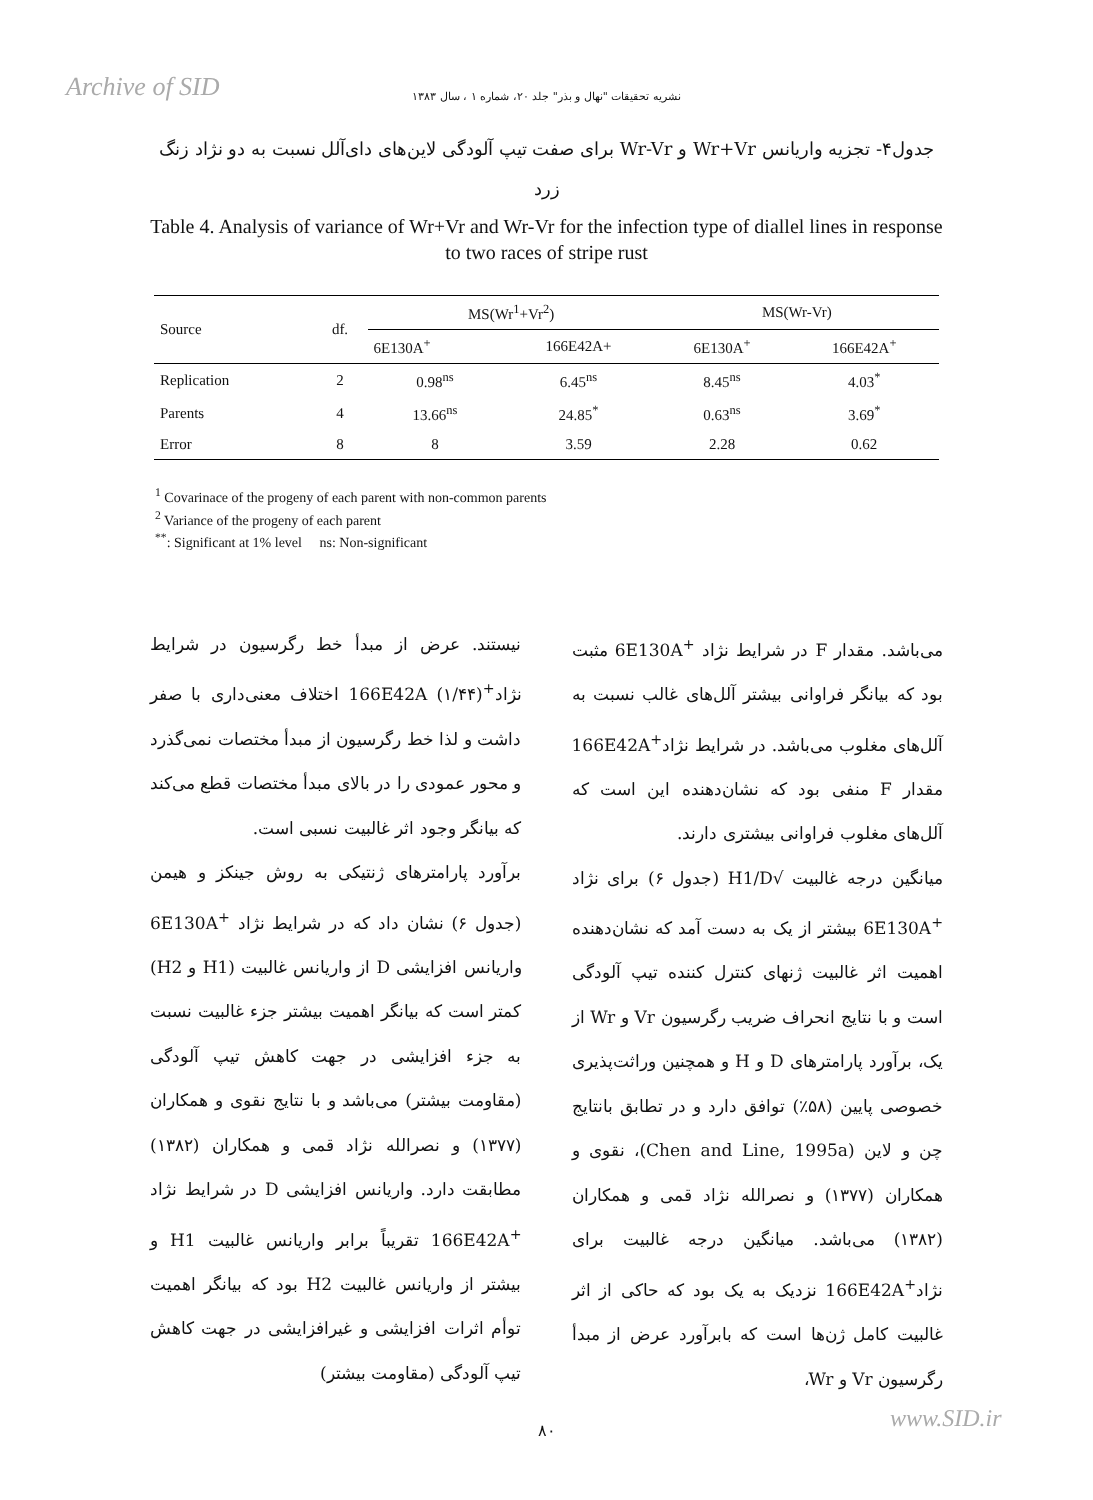Archive of SID
نشریه تحقیقات "نهال و بذر" جلد ۲۰، شماره ۱ ، سال ۱۳۸۳
جدول۴- تجزیه واریانس Wr+Vr و Wr-Vr برای صفت تیپ آلودگی لاین‌های دای‌آلل نسبت به دو نژاد زنگ زرد
Table 4. Analysis of variance of Wr+Vr and Wr-Vr for the infection type of diallel lines in response to two races of stripe rust
| Source | df. | MS(Wr<sup>1</sup>+Vr<sup>2</sup>) | | MS(Wr-Vr) | |
| --- | --- | --- | --- | --- | --- |
| | | 6E130A<sup>+</sup> | 166E42A+ | 6E130A<sup>+</sup> | 166E42A<sup>+</sup> |
| Replication | 2 | 0.98<sup>ns</sup> | 6.45<sup>ns</sup> | 8.45<sup>ns</sup> | 4.03<sup>*</sup> |
| Parents | 4 | 13.66<sup>ns</sup> | 24.85<sup>*</sup> | 0.63<sup>ns</sup> | 3.69<sup>*</sup> |
| Error | 8 | 8 | 3.59 | 2.28 | 0.62 |
<sup>1</sup> Covarinace of the progeny of each parent with non-common parents
<sup>2</sup> Variance of the progeny of each parent
<sup>**</sup>: Significant at 1% level ns: Non-significant
نیستند. عرض از مبدأ خط رگرسیون در شرایط نژاد<sup>+</sup>166E42A (۱/۴۴) اختلاف معنی‌داری با صفر داشت و لذا خط رگرسیون از مبدأ مختصات نمی‌گذرد و محور عمودی را در بالای مبدأ مختصات قطع می‌کند که بیانگر وجود اثر غالبیت نسبی است.
برآورد پارامترهای ژنتیکی به روش جینکز و هیمن (جدول ۶) نشان داد که در شرایط نژاد <sup>+</sup>6E130A واریانس افزایشی D از واریانس غالبیت (H1 و H2) کمتر است که بیانگر اهمیت بیشتر جزء غالبیت نسبت به جزء افزایشی در جهت کاهش تیپ آلودگی (مقاومت بیشتر) می‌باشد و با نتایج نقوی و همکاران (۱۳۷۷) و نصرالله نژاد قمی و همکاران (۱۳۸۲) مطابقت دارد. واریانس افزایشی D در شرایط نژاد <sup>+</sup>166E42A تقریباً برابر واریانس غالبیت H1 و بیشتر از واریانس غالبیت H2 بود که بیانگر اهمیت توأم اثرات افزایشی و غیرافزایشی در جهت کاهش تیپ آلودگی (مقاومت بیشتر)
می‌باشد. مقدار F در شرایط نژاد <sup>+</sup>6E130A مثبت بود که بیانگر فراوانی بیشتر آلل‌های غالب نسبت به آلل‌های مغلوب می‌باشد. در شرایط نژاد<sup>+</sup>166E42A مقدار F منفی بود که نشان‌دهنده این است که آلل‌های مغلوب فراوانی بیشتری دارند.
میانگین درجه غالبیت √H1/D (جدول ۶) برای نژاد <sup>+</sup>6E130A بیشتر از یک به دست آمد که نشان‌دهنده اهمیت اثر غالبیت ژنهای کنترل کننده تیپ آلودگی است و با نتایج انحراف ضریب رگرسیون Vr و Wr از یک، برآورد پارامترهای D و H و همچنین وراثت‌پذیری خصوصی پایین (۵۸٪) توافق دارد و در تطابق بانتایج چن و لاین (Chen and Line, 1995a)، نقوی و همکاران (۱۳۷۷) و نصرالله نژاد قمی و همکاران (۱۳۸۲) می‌باشد. میانگین درجه غالبیت برای نژاد<sup>+</sup>166E42A نزدیک به یک بود که حاکی از اثر غالبیت کامل ژن‌ها است که بابرآورد عرض از مبدأ رگرسیون Vr و Wr،
۸۰
www.SID.ir